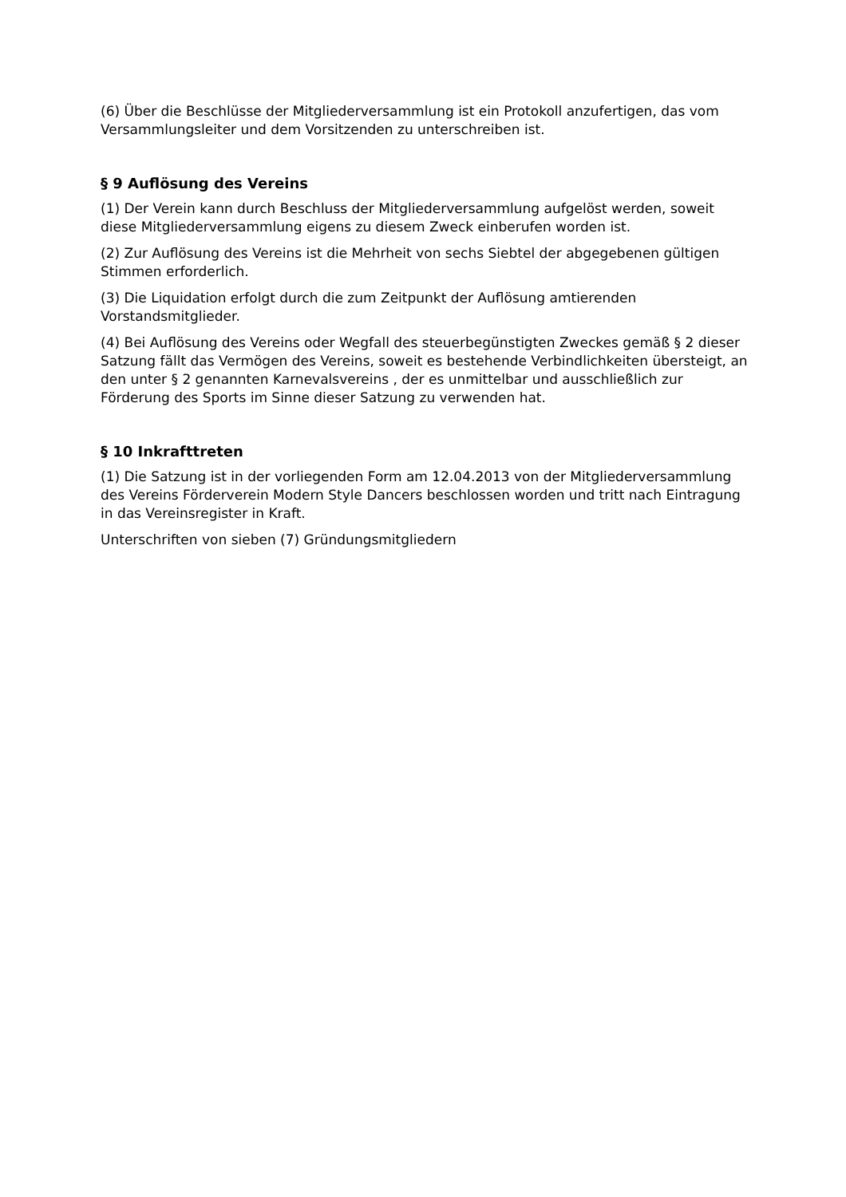(6) Über die Beschlüsse der Mitgliederversammlung ist ein Protokoll anzufertigen, das vom Versammlungsleiter und dem Vorsitzenden zu unterschreiben ist.
§ 9 Auflösung des Vereins
(1) Der Verein kann durch Beschluss der Mitgliederversammlung aufgelöst werden, soweit diese Mitgliederversammlung eigens zu diesem Zweck einberufen worden ist.
(2) Zur Auflösung des Vereins ist die Mehrheit von sechs Siebtel der abgegebenen gültigen Stimmen erforderlich.
(3) Die Liquidation erfolgt durch die zum Zeitpunkt der Auflösung amtierenden Vorstandsmitglieder.
(4) Bei Auflösung des Vereins oder Wegfall des steuerbegünstigten Zweckes gemäß § 2 dieser Satzung fällt das Vermögen des Vereins, soweit es bestehende Verbindlichkeiten übersteigt, an den unter § 2 genannten Karnevalsvereins , der es unmittelbar und ausschließlich zur Förderung des Sports im Sinne dieser Satzung zu verwenden hat.
§ 10 Inkrafttreten
(1) Die Satzung ist in der vorliegenden Form am 12.04.2013 von der Mitgliederversammlung des Vereins Förderverein Modern Style Dancers beschlossen worden und tritt nach Eintragung in das Vereinsregister in Kraft.
Unterschriften von sieben (7) Gründungsmitgliedern